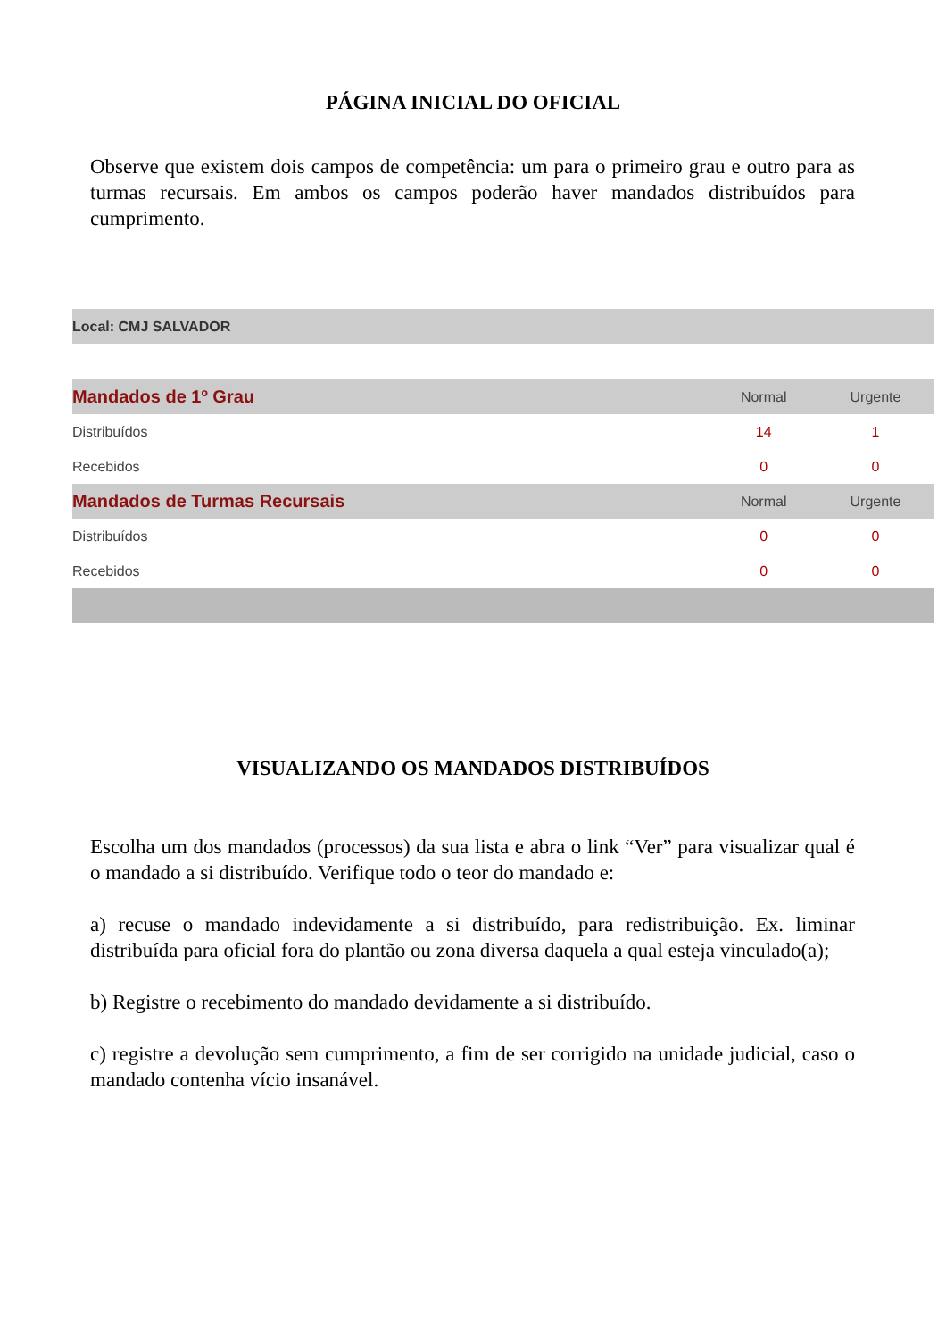PÁGINA INICIAL DO OFICIAL
Observe que existem dois campos de competência: um para o primeiro grau e outro para as turmas recursais. Em ambos os campos poderão haver mandados distribuídos para cumprimento.
Local: CMJ SALVADOR
| Mandados de 1º Grau | Normal | Urgente |
| --- | --- | --- |
| Distribuídos | 14 | 1 |
| Recebidos | 0 | 0 |
| Mandados de Turmas Recursais | Normal | Urgente |
| Distribuídos | 0 | 0 |
| Recebidos | 0 | 0 |
VISUALIZANDO OS MANDADOS DISTRIBUÍDOS
Escolha um dos mandados (processos) da sua lista e abra o link “Ver” para visualizar qual é o mandado a si distribuído. Verifique todo o teor do mandado e:
a) recuse o mandado indevidamente a si distribuído, para redistribuição. Ex. liminar distribuída para oficial fora do plantão ou zona diversa daquela a qual esteja vinculado(a);
b) Registre o recebimento do mandado devidamente a si distribuído.
c) registre a devolução sem cumprimento, a fim de ser corrigido na unidade judicial, caso o mandado contenha vício insanável.